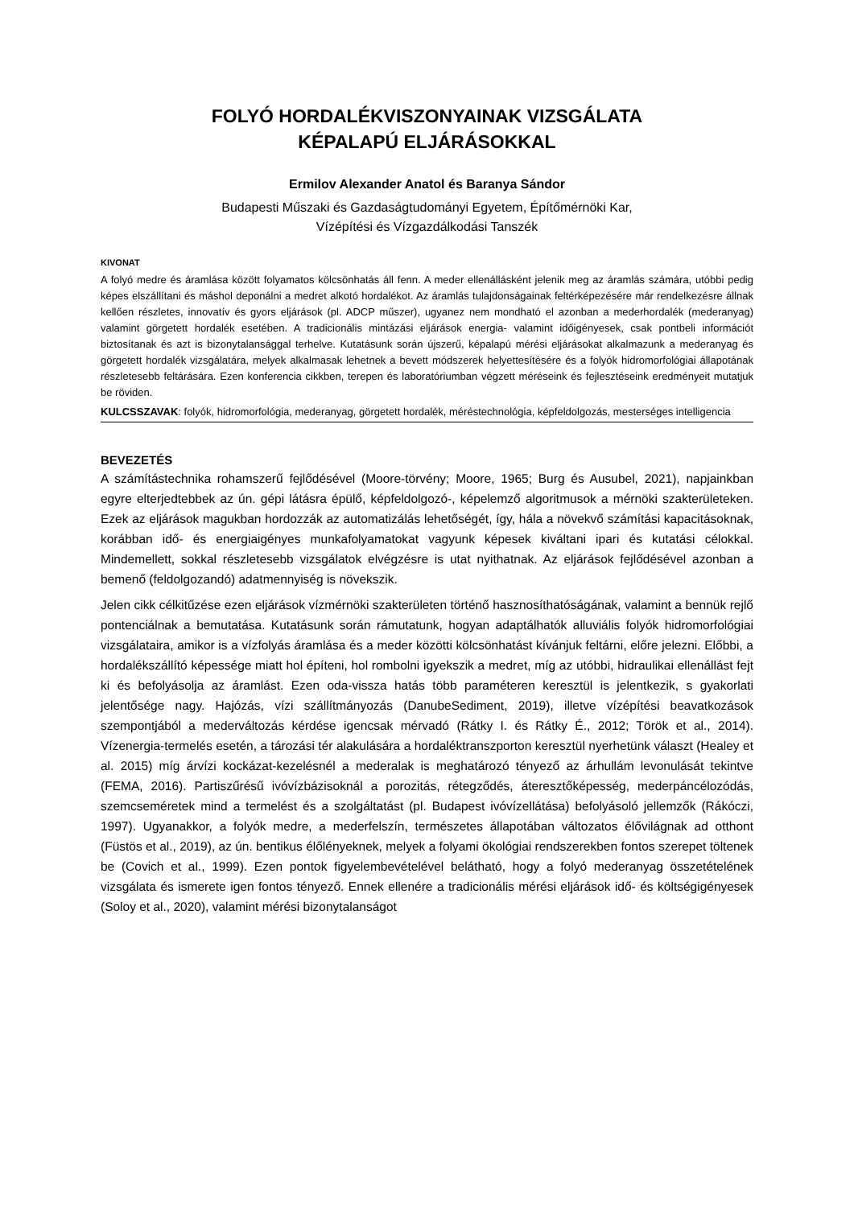FOLYÓ HORDALÉKVISZONYAINAK VIZSGÁLATA
KÉPALAPÚ ELJÁRÁSOKKAL
Ermilov Alexander Anatol és Baranya Sándor
Budapesti Műszaki és Gazdaságtudományi Egyetem, Építőmérnöki Kar,
Vízépítési és Vízgazdálkodási Tanszék
KIVONAT
A folyó medre és áramlása között folyamatos kölcsönhatás áll fenn. A meder ellenállásként jelenik meg az áramlás számára, utóbbi pedig képes elszállítani és máshol deponálni a medret alkotó hordalékot. Az áramlás tulajdonságainak feltérképezésére már rendelkezésre állnak kellően részletes, innovatív és gyors eljárások (pl. ADCP műszer), ugyanez nem mondható el azonban a mederhordalék (mederanyag) valamint görgetett hordalék esetében. A tradicionális mintázási eljárások energia- valamint időigényesek, csak pontbeli információt biztosítanak és azt is bizonytalansággal terhelve. Kutatásunk során újszerű, képalapú mérési eljárásokat alkalmazunk a mederanyag és görgetett hordalék vizsgálatára, melyek alkalmasak lehetnek a bevett módszerek helyettesítésére és a folyók hidromorfológiai állapotának részletesebb feltárására. Ezen konferencia cikkben, terepen és laboratóriumban végzett méréseink és fejlesztéseink eredményeit mutatjuk be röviden.
KULCSSZAVAK: folyók, hidromorfológia, mederanyag, görgetett hordalék, méréstechnológia, képfeldolgozás, mesterséges intelligencia
BEVEZETÉS
A számítástechnika rohamszerű fejlődésével (Moore-törvény; Moore, 1965; Burg és Ausubel, 2021), napjainkban egyre elterjedtebbek az ún. gépi látásra épülő, képfeldolgozó-, képelemző algoritmusok a mérnöki szakterületeken. Ezek az eljárások magukban hordozzák az automatizálás lehetőségét, így, hála a növekvő számítási kapacitásoknak, korábban idő- és energiaigényes munkafolyamatokat vagyunk képesek kiváltani ipari és kutatási célokkal. Mindemellett, sokkal részletesebb vizsgálatok elvégzésre is utat nyithatnak. Az eljárások fejlődésével azonban a bemenő (feldolgozandó) adatmennyiség is növekszik.
Jelen cikk célkitűzése ezen eljárások vízmérnöki szakterületen történő hasznosíthatóságának, valamint a bennük rejlő pontenciálnak a bemutatása. Kutatásunk során rámutatunk, hogyan adaptálhatók alluviális folyók hidromorfológiai vizsgálataira, amikor is a vízfolyás áramlása és a meder közötti kölcsönhatást kívánjuk feltárni, előre jelezni. Előbbi, a hordalékszállító képessége miatt hol építeni, hol rombolni igyekszik a medret, míg az utóbbi, hidraulikai ellenállást fejt ki és befolyásolja az áramlást. Ezen oda-vissza hatás több paraméteren keresztül is jelentkezik, s gyakorlati jelentősége nagy. Hajózás, vízi szállítmányozás (DanubeSediment, 2019), illetve vízépítési beavatkozások szempontjából a mederváltozás kérdése igencsak mérvadó (Rátky I. és Rátky É., 2012; Török et al., 2014). Vízenergia-termelés esetén, a tározási tér alakulására a hordaléktranszporton keresztül nyerhetünk választ (Healey et al. 2015) míg árvízi kockázat-kezelésnél a mederalak is meghatározó tényező az árhullám levonulását tekintve (FEMA, 2016). Partiszűrésű ivóvízbázisoknál a porozitás, rétegződés, áteresztőképesség, mederpáncélozódás, szemcseméretek mind a termelést és a szolgáltatást (pl. Budapest ivóvízellátása) befolyásoló jellemzők (Rákóczi, 1997). Ugyanakkor, a folyók medre, a mederfelszín, természetes állapotában változatos élővilágnak ad otthont (Füstös et al., 2019), az ún. bentikus élőlényeknek, melyek a folyami ökológiai rendszerekben fontos szerepet töltenek be (Covich et al., 1999). Ezen pontok figyelembevételével belátható, hogy a folyó mederanyag összetételének vizsgálata és ismerete igen fontos tényező. Ennek ellenére a tradicionális mérési eljárások idő- és költségigényesek (Soloy et al., 2020), valamint mérési bizonytalanságot